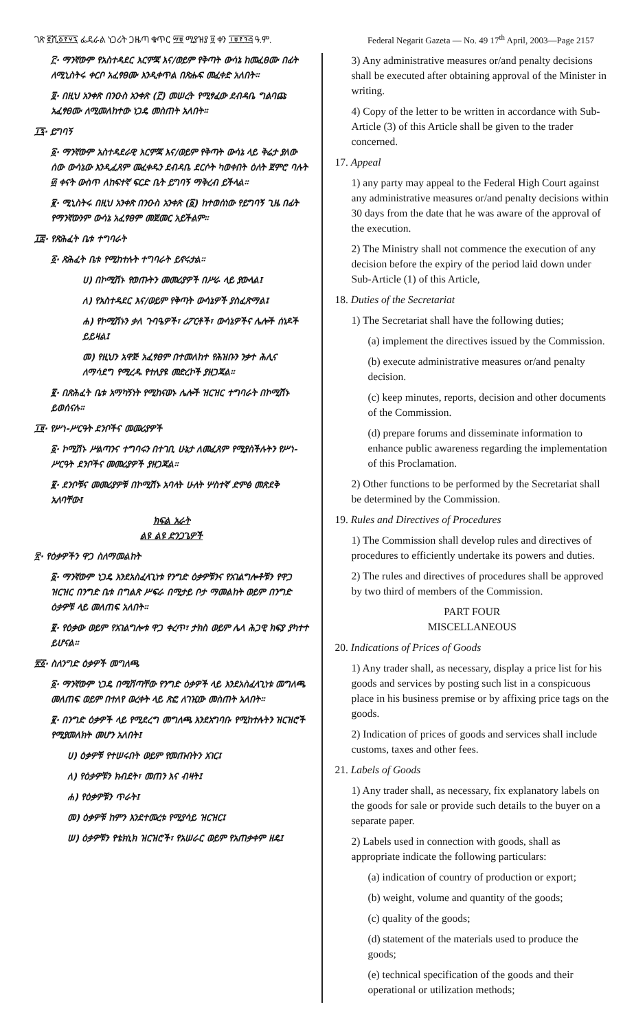ገጽ ፪ሺ፩፻፶፯ ፌዴራል ነጋሪት ጋዜጣ ቁጥር ፵፱ ሚያዝያ ፱ ቀን ፲፱፻፺፭ ዓ.ም. Federal Negarit Gazeta — No. 49 17<sup>th</sup> April, 2003—Page 2157
፫· ማንኛውም የአስተዳደር እርምጃ እና/ወይም የቅጣት ውሳኔ ከመፈፀሙ በፊት ለሚኒስትሩ ቀርቦ አፈፃፀሙ እንዲቀጥል በጽሑፍ መፈቀድ አለበት።
፬· በዚህ አንቀጽ በንዑስ አንቀጽ (፫) መሠረት የሚፃፈው ደብዳቤ ግልባጩ አፈፃፀሙ ለሚመለከተው ነጋዴ መስጠት አለበት።
፲፯· ይግባኝ
፩· ማንኛውም አስተዳደራዊ እርምጃ እና/ወይም የቅጣት ውሳኔ ላይ ቅሬታ ያለው ሰው ውሳኔው እንዲፈጸም መፈቀዱን ደብዳቤ ደርሶት ካወቀበት ዕለት ጀምሮ ባሉት ፴ ቀናት ውስጥ ለከፍተኛ ፍርድ ቤት ይግባኝ ማቅረብ ይችላል።
፪· ሚኒስትሩ በዚህ አንቀጽ በንዑስ አንቀጽ (፩) ከተወሰነው የይግባኝ ጊዜ በፊት የማንኛውንም ውሳኔ አፈፃፀም መጀመር አይችልም።
፲፰· የጽሕፈት ቤቱ ተግባራት
፩· ጽሕፈት ቤቱ የሚከተሉት ተግባራት ይኖሩታል።
ሀ) በኮሚሽኑ የወጡትን መመሪያዎች በሥራ ላይ ያውላል፤
ለ) የአስተዳደር እና/ወይም የቅጣት ውሳኔዎች ያስፈጽማል፤
ሐ) የኮሚሽኑን ቃለ ጉባዔዎች፣ ሪፖርቶች፣ ውሳኔዎችና ሌሎች ሰነዶች ይይዛል፤
መ) የዚህን አዋጅ አፈፃፀም በተመለከተ የሕዝቡን ንቃተ ሕሊና ለማሳደግ የሚረዱ የተለያዩ መድረኮች ያዘጋጃል።
፪· በጽሕፈት ቤቱ አማካኝነት የሚከናወኑ ሌሎች ዝርዝር ተግባራት በኮሚሽኑ ይወሰናሉ።
፲፱· የሥነ-ሥርዓት ደንቦችና መመሪያዎች
፩· ኮሚሽኑ ሥልጣንና ተግባሩን በተገቢ ሁኔታ ለመፈጸም የሚያስችሉትን የሥነ-ሥርዓት ደንቦችና መመሪያዎች ያዘጋጃል።
፪· ደንቦቹና መመሪያዎቹ በኮሚሽኑ አባላት ሁለት ሦስተኛ ድምፅ መጽደቅ አለባቸው፤
ክፍል አራት
ልዩ ልዩ ድንጋጌዎች
፳· የዕቃዎችን ዋጋ ስለማመልከት
፩· ማንኛውም ነጋዴ እንደአስፈላጊነቱ የንግድ ዕቃዎቹንና የአገልግሎቶቹን የዋጋ ዝርዝር በንግድ ቤቱ በግልጽ ሥፍራ በሚታይ ቦታ ማመልከት ወይም በንግድ ዕቃዎቹ ላይ መለጠፍ አለበት።
፪· የዕቃው ወይም የአገልግሎቱ ዋጋ ቀረጥ፣ ታክስ ወይም ሌላ ሕጋዊ ክፍያ ያካተተ ይሆናል።
፳፩· ስለንግድ ዕቃዎች መግለጫ
፩· ማንኛውም ነጋዴ በሚሸጣቸው የንግድ ዕቃዎች ላይ እንደአስፈላጊነቱ መግለጫ መለጠፍ ወይም በተለየ ወረቀት ላይ ጽፎ ለገዢው መስጠት አለበት።
፪· በንግድ ዕቃዎች ላይ የሚደረግ መግለጫ እንደአግባቡ የሚከተሉትን ዝርዝሮች የሚያመለክት መሆን አለበት፤
ሀ) ዕቃዎቹ የተሠሩበት ወይም የመጡበትን አገር፤
ለ) የዕቃዎቹን ክብደት፣ መጠን እና ብዛት፤
ሐ) የዕቃዎቹን ጥራት፤
መ) ዕቃዎቹ ከምን እንደተመረቱ የሚያሳይ ዝርዝር፤
ሠ) ዕቃዎቹን የቴክኒክ ዝርዝሮች፣ የአሠራር ወይም የአጠቃቀም ዘዴ፤
3) Any administrative measures or/and penalty decisions shall be executed after obtaining approval of the Minister in writing.
4) Copy of the letter to be written in accordance with Sub-Article (3) of this Article shall be given to the trader concerned.
17. Appeal
1) any party may appeal to the Federal High Court against any administrative measures or/and penalty decisions within 30 days from the date that he was aware of the approval of the execution.
2) The Ministry shall not commence the execution of any decision before the expiry of the period laid down under Sub-Article (1) of this Article,
18. Duties of the Secretariat
1) The Secretariat shall have the following duties;
(a) implement the directives issued by the Commission.
(b) execute administrative measures or/and penalty decision.
(c) keep minutes, reports, decision and other documents of the Commission.
(d) prepare forums and disseminate information to enhance public awareness regarding the implementation of this Proclamation.
2) Other functions to be performed by the Secretariat shall be determined by the Commission.
19. Rules and Directives of Procedures
1) The Commission shall develop rules and directives of procedures to efficiently undertake its powers and duties.
2) The rules and directives of procedures shall be approved by two third of members of the Commission.
PART FOUR
MISCELLANEOUS
20. Indications of Prices of Goods
1) Any trader shall, as necessary, display a price list for his goods and services by posting such list in a conspicuous place in his business premise or by affixing price tags on the goods.
2) Indication of prices of goods and services shall include customs, taxes and other fees.
21. Labels of Goods
1) Any trader shall, as necessary, fix explanatory labels on the goods for sale or provide such details to the buyer on a separate paper.
2) Labels used in connection with goods, shall as appropriate indicate the following particulars:
(a) indication of country of production or export;
(b) weight, volume and quantity of the goods;
(c) quality of the goods;
(d) statement of the materials used to produce the goods;
(e) technical specification of the goods and their operational or utilization methods;